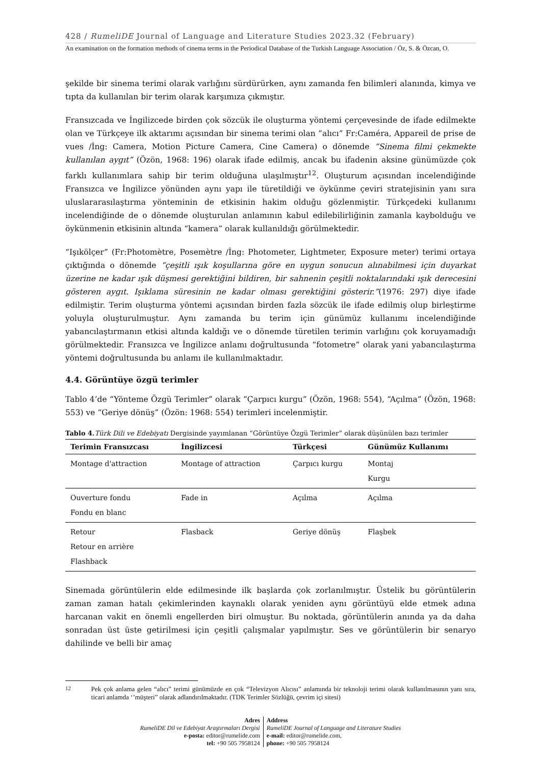428 / RumeliDE Journal of Language and Literature Studies 2023.32 (February)
An examination on the formation methods of cinema terms in the Periodical Database of the Turkish Language Association / Öz, S. & Özcan, O.
şekilde bir sinema terimi olarak varlığını sürdürürken, aynı zamanda fen bilimleri alanında, kimya ve tıpta da kullanılan bir terim olarak karşımıza çıkmıştır.
Fransızcada ve İngilizcede birden çok sözcük ile oluşturma yöntemi çerçevesinde de ifade edilmekte olan ve Türkçeye ilk aktarımı açısından bir sinema terimi olan “alıcı” Fr:Caméra, Appareil de prise de vues /İng: Camera, Motion Picture Camera, Cine Camera) o dönemde “Sinema filmi çekmekte kullanılan aygıt” (Özön, 1968: 196) olarak ifade edilmiş, ancak bu ifadenin aksine günümüzde çok farklı kullanımlara sahip bir terim olduğuna ulaşılmıştır<sup>12</sup>. Oluşturum açısından incelendiğinde Fransızca ve İngilizce yönünden aynı yapı ile türetildiği ve öykünme çeviri stratejisinin yanı sıra uluslararasılaştırma yönteminin de etkisinin hakim olduğu gözlenmiştir. Türkçedeki kullanımı incelendiğinde de o dönemde oluşturulan anlamının kabul edilebilirliğinin zamanla kaybolduğu ve öykünmenin etkisinin altında “kamera” olarak kullanıldığı görülmektedir.
“Işıkölçer” (Fr:Photomètre, Posemètre /İng: Photometer, Lightmeter, Exposure meter) terimi ortaya çıktığında o dönemde “çeşitli ışık koşullarına göre en uygun sonucun alınabilmesi için duyarkat üzerine ne kadar ışık düşmesi gerektiğini bildiren, bir sahnenin çeşitli noktalarındaki ışık derecesini gösteren aygıt. Işıklama süresinin ne kadar olması gerektiğini gösterir.”(1976: 297) diye ifade edilmiştir. Terim oluşturma yöntemi açısından birden fazla sözcük ile ifade edilmiş olup birleştirme yoluyla oluşturulmuştur. Aynı zamanda bu terim için günümüz kullanımı incelendiğinde yabancılaştırmanın etkisi altında kaldığı ve o dönemde türetilen terimin varlığını çok koruyamadığı görülmektedir. Fransızca ve İngilizce anlamı doğrultusunda “fotometre” olarak yani yabancılaştırma yöntemi doğrultusunda bu anlamı ile kullanılmaktadır.
4.4. Görüntüye özgü terimler
Tablo 4’de “Yönteme Özgü Terimler” olarak “Çarpıcı kurgu” (Özön, 1968: 554), “Açılma” (Özön, 1968: 553) ve “Geriye dönüş” (Özön: 1968: 554) terimleri incelenmiştir.
Tablo 4. Türk Dili ve Edebiyatı Dergisinde yayımlanan “Görüntüye Özgü Terimler” olarak düşünülen bazı terimler
| Terimin Fransızcası | İngilizcesi | Türkçesi | Günümüz Kullanımı |
| --- | --- | --- | --- |
| Montage d'attraction | Montage of attraction | Çarpıcı kurgu | Montaj Kurgu |
| Ouverture fondu Fondu en blanc | Fade in | Açılma | Açılma |
| Retour Retour en arrière Flashback | Flasback | Geriye dönüş | Flaşbek |
Sinemada görüntülerin elde edilmesinde ilk başlarda çok zorlanılmıştır. Üstelik bu görüntülerin zaman zaman hatalı çekimlerinden kaynaklı olarak yeniden aynı görüntüyü elde etmek adına harcanan vakit en önemli engellerden biri olmuştur. Bu noktada, görüntülerin anında ya da daha sonradan üst üste getirilmesi için çeşitli çalışmalar yapılmıştır. Ses ve görüntülerin bir senaryo dahilinde ve belli bir amaç
<sup>12</sup> Pek çok anlama gelen “alıcı” terimi günümüzde en çok “Televizyon Alıcısı” anlamında bir teknoloji terimi olarak kullanılmasının yanı sıra, ticari anlamda ‘’müşteri” olarak adlandırılmaktadır. (TDK Terimler Sözlüğü, çevrim içi sitesi)
Adres
RumeliDE Dil ve Edebiyat Araştırmaları Dergisi
e-posta: editor@rumelide.com
tel: +90 505 7958124
Address
RumeliDE Journal of Language and Literature Studies
e-mail: editor@rumelide.com,
phone: +90 505 7958124